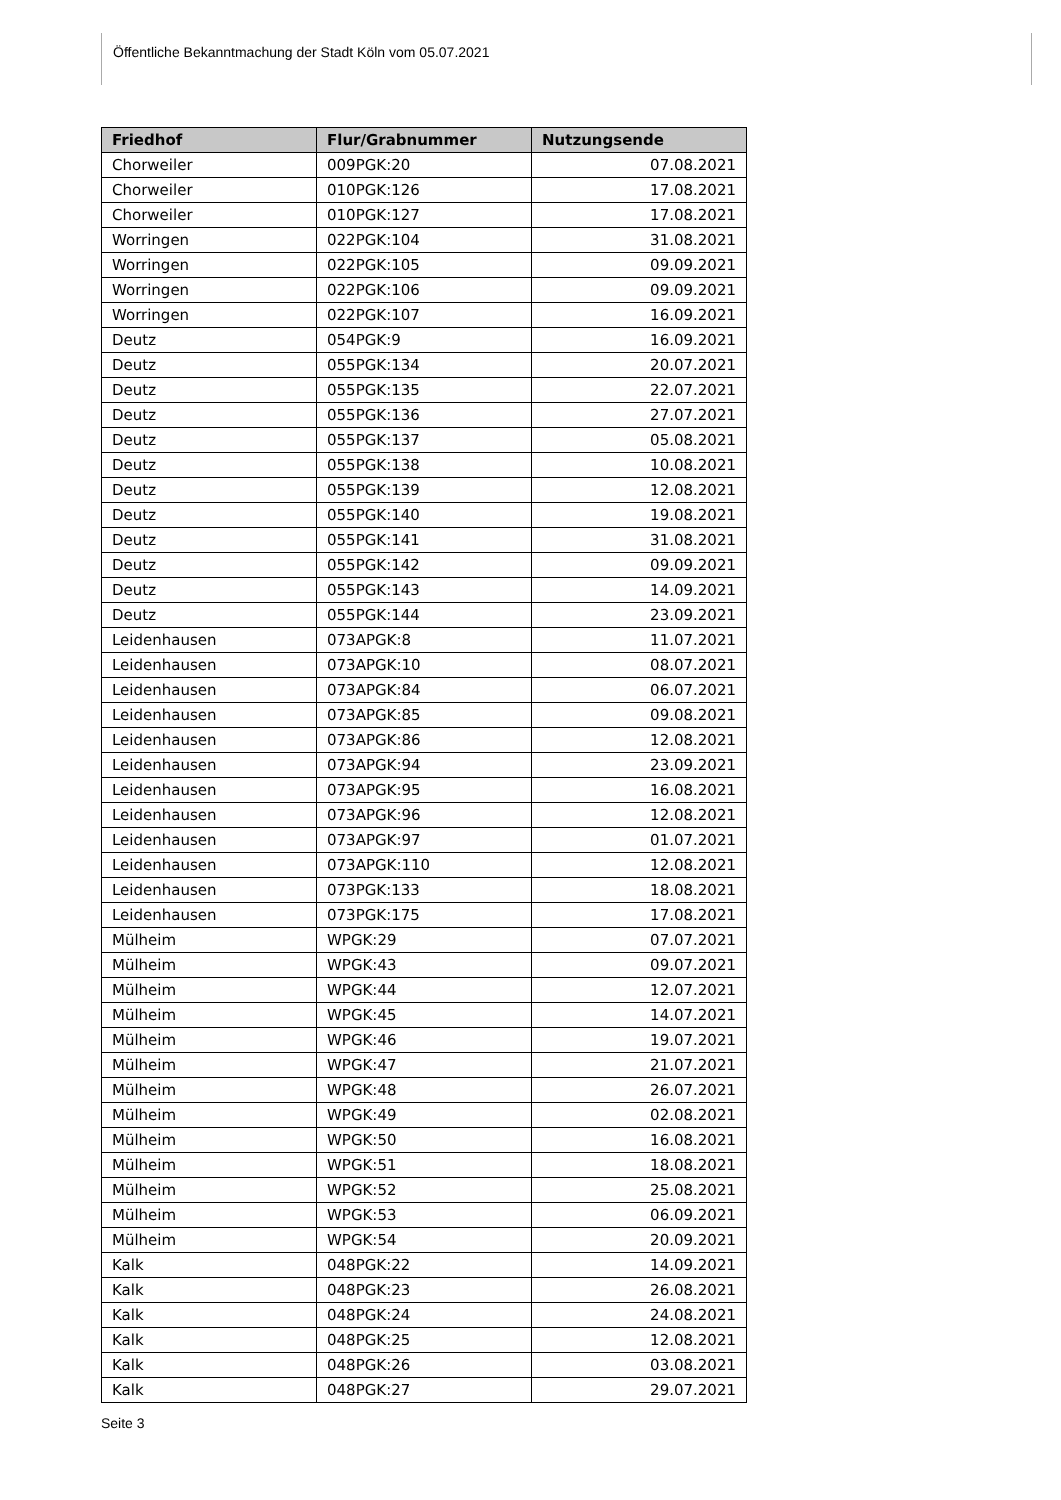Öffentliche Bekanntmachung der Stadt Köln vom 05.07.2021
| Friedhof | Flur/Grabnummer | Nutzungsende |
| --- | --- | --- |
| Chorweiler | 009PGK:20 | 07.08.2021 |
| Chorweiler | 010PGK:126 | 17.08.2021 |
| Chorweiler | 010PGK:127 | 17.08.2021 |
| Worringen | 022PGK:104 | 31.08.2021 |
| Worringen | 022PGK:105 | 09.09.2021 |
| Worringen | 022PGK:106 | 09.09.2021 |
| Worringen | 022PGK:107 | 16.09.2021 |
| Deutz | 054PGK:9 | 16.09.2021 |
| Deutz | 055PGK:134 | 20.07.2021 |
| Deutz | 055PGK:135 | 22.07.2021 |
| Deutz | 055PGK:136 | 27.07.2021 |
| Deutz | 055PGK:137 | 05.08.2021 |
| Deutz | 055PGK:138 | 10.08.2021 |
| Deutz | 055PGK:139 | 12.08.2021 |
| Deutz | 055PGK:140 | 19.08.2021 |
| Deutz | 055PGK:141 | 31.08.2021 |
| Deutz | 055PGK:142 | 09.09.2021 |
| Deutz | 055PGK:143 | 14.09.2021 |
| Deutz | 055PGK:144 | 23.09.2021 |
| Leidenhausen | 073APGK:8 | 11.07.2021 |
| Leidenhausen | 073APGK:10 | 08.07.2021 |
| Leidenhausen | 073APGK:84 | 06.07.2021 |
| Leidenhausen | 073APGK:85 | 09.08.2021 |
| Leidenhausen | 073APGK:86 | 12.08.2021 |
| Leidenhausen | 073APGK:94 | 23.09.2021 |
| Leidenhausen | 073APGK:95 | 16.08.2021 |
| Leidenhausen | 073APGK:96 | 12.08.2021 |
| Leidenhausen | 073APGK:97 | 01.07.2021 |
| Leidenhausen | 073APGK:110 | 12.08.2021 |
| Leidenhausen | 073PGK:133 | 18.08.2021 |
| Leidenhausen | 073PGK:175 | 17.08.2021 |
| Mülheim | WPGK:29 | 07.07.2021 |
| Mülheim | WPGK:43 | 09.07.2021 |
| Mülheim | WPGK:44 | 12.07.2021 |
| Mülheim | WPGK:45 | 14.07.2021 |
| Mülheim | WPGK:46 | 19.07.2021 |
| Mülheim | WPGK:47 | 21.07.2021 |
| Mülheim | WPGK:48 | 26.07.2021 |
| Mülheim | WPGK:49 | 02.08.2021 |
| Mülheim | WPGK:50 | 16.08.2021 |
| Mülheim | WPGK:51 | 18.08.2021 |
| Mülheim | WPGK:52 | 25.08.2021 |
| Mülheim | WPGK:53 | 06.09.2021 |
| Mülheim | WPGK:54 | 20.09.2021 |
| Kalk | 048PGK:22 | 14.09.2021 |
| Kalk | 048PGK:23 | 26.08.2021 |
| Kalk | 048PGK:24 | 24.08.2021 |
| Kalk | 048PGK:25 | 12.08.2021 |
| Kalk | 048PGK:26 | 03.08.2021 |
| Kalk | 048PGK:27 | 29.07.2021 |
Seite 3